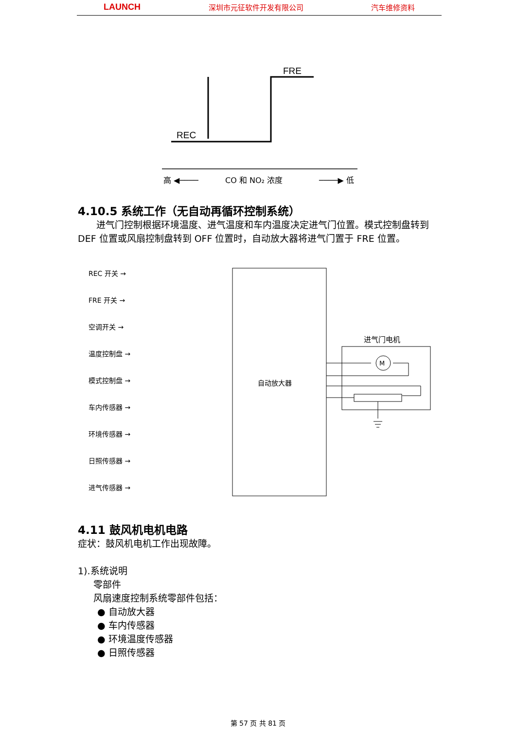LAUNCH 深圳市元征软件开发有限公司 汽车维修资料
FRE
REC
高 ◀────
CO 和 NO₂ 浓度
────▶ 低
M
进气门电机
自动放大器
4.10.5 系统工作（无自动再循环控制系统）
进气门控制根据环境温度、进气温度和车内温度决定进气门位置。模式控制盘转到 DEF 位置或风扇控制盘转到 OFF 位置时，自动放大器将进气门置于 FRE 位置。
REC 开关 →
FRE 开关 →
空调开关 →
温度控制盘 →
模式控制盘 →
车内传感器 →
环境传感器 →
日照传感器 →
进气传感器 →
4.11 鼓风机电机电路
症状：鼓风机电机工作出现故障。
1).系统说明
零部件
风扇速度控制系统零部件包括：
● 自动放大器
● 车内传感器
● 环境温度传感器
● 日照传感器
第 57 页 共 81 页